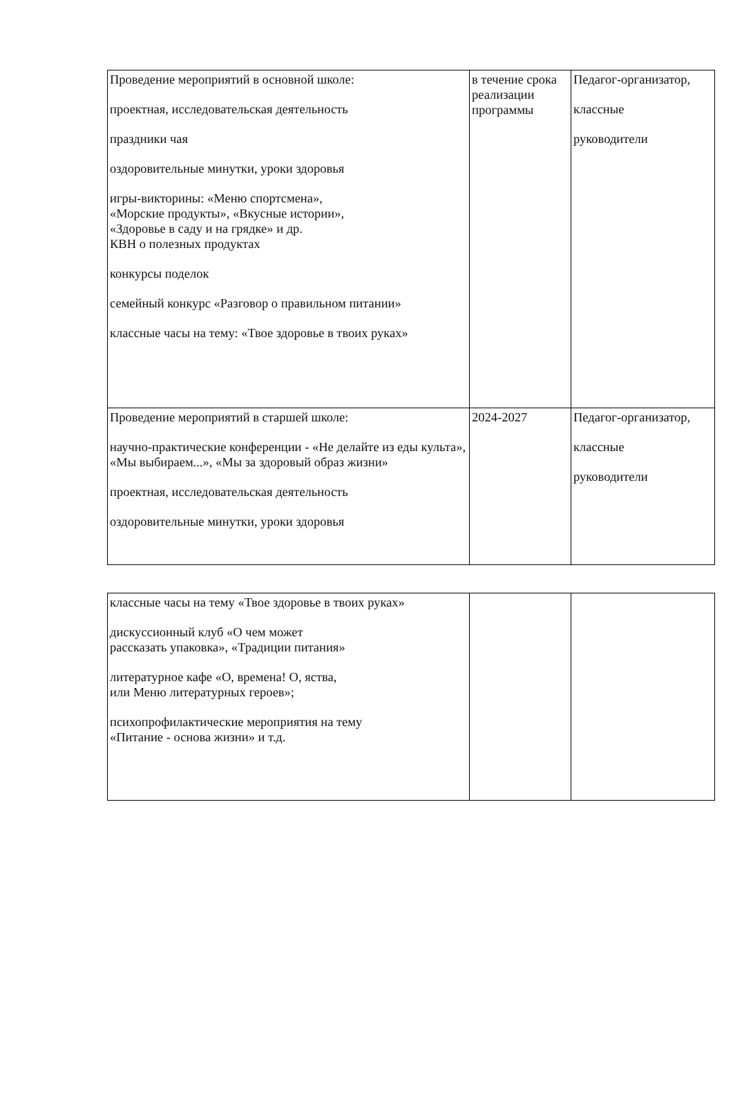| Проведение мероприятий в основной школе: проектная, исследовательская деятельность праздники чая оздоровительные минутки, уроки здоровья игры-викторины: «Меню спортсмена», «Морские продукты», «Вкусные истории», «Здоровье в саду и на грядке» и др. КВН о полезных продуктах конкурсы поделок семейный конкурс «Разговор о правильном питании» классные часы на тему: «Твое здоровье в твоих руках» | в течение срока реализации программы | Педагог-организатор, классные руководители |
| Проведение мероприятий в старшей школе: научно-практические конференции - «Не делайте из еды культа», «Мы выбираем...», «Мы за здоровый образ жизни» проектная, исследовательская деятельность оздоровительные минутки, уроки здоровья | 2024-2027 | Педагог-организатор, классные руководители |
| классные часы на тему «Твое здоровье в твоих руках» дискуссионный клуб «О чем может рассказать упаковка», «Традиции питания» литературное кафе «О, времена! О, яства, или Меню литературных героев»; психопрофилактические мероприятия на тему «Питание - основа жизни» и т.д. | | |